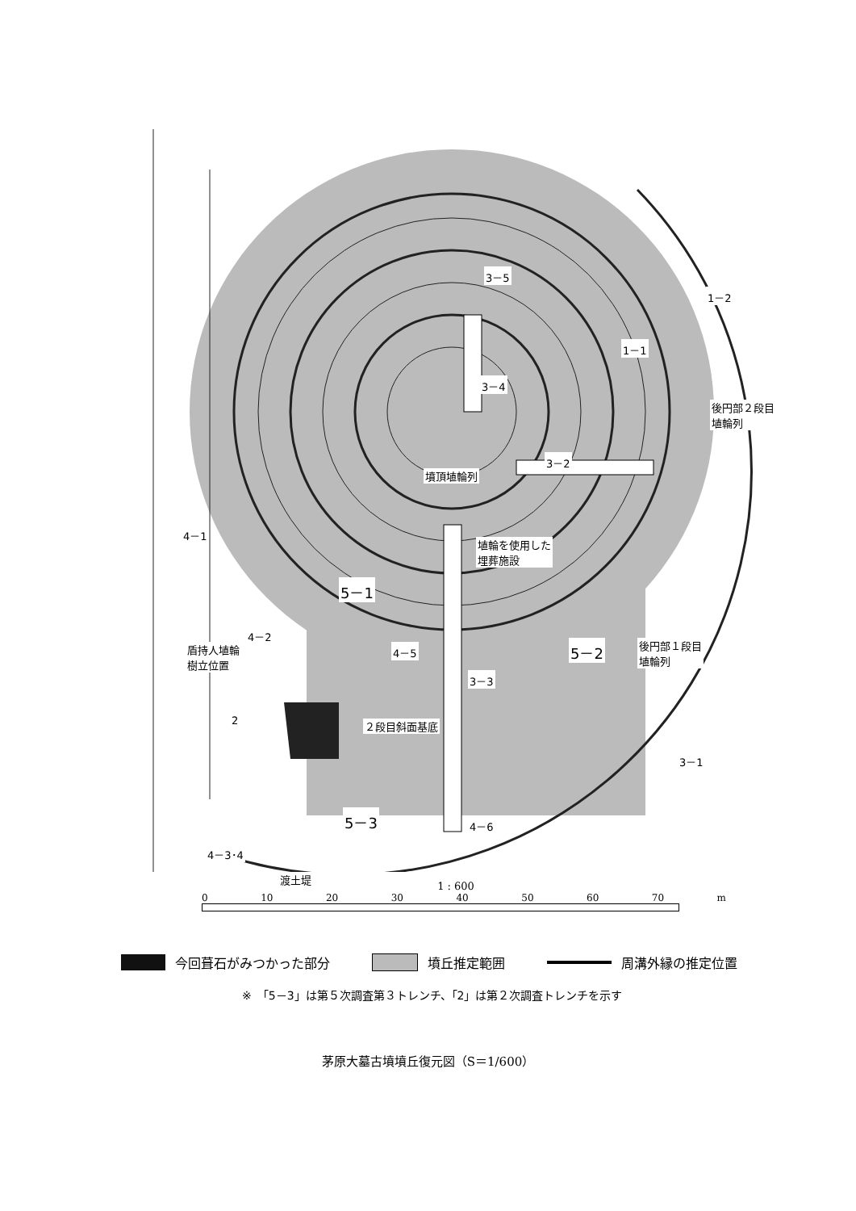3－5
1－1
1－2
3－4
後円部２段目
埴輪列
3－2
墳頂埴輪列
4－1
埴輪を使用した
埋葬施設
5－1
4－2
盾持人埴輪
樹立位置
4－5 5－2 後円部１段目
埴輪列
3－3
2 ２段目斜面基底
3－1
5－3 4－6
4－3･4
渡土堤
1 : 600
0 10 20 30 40 50 60 70 m
今回葺石がみつかった部分 墳丘推定範囲 周溝外縁の推定位置
※　「5－3」は第５次調査第３トレンチ、「2」は第２次調査トレンチを示す
茅原大墓古墳墳丘復元図（S＝1/600）